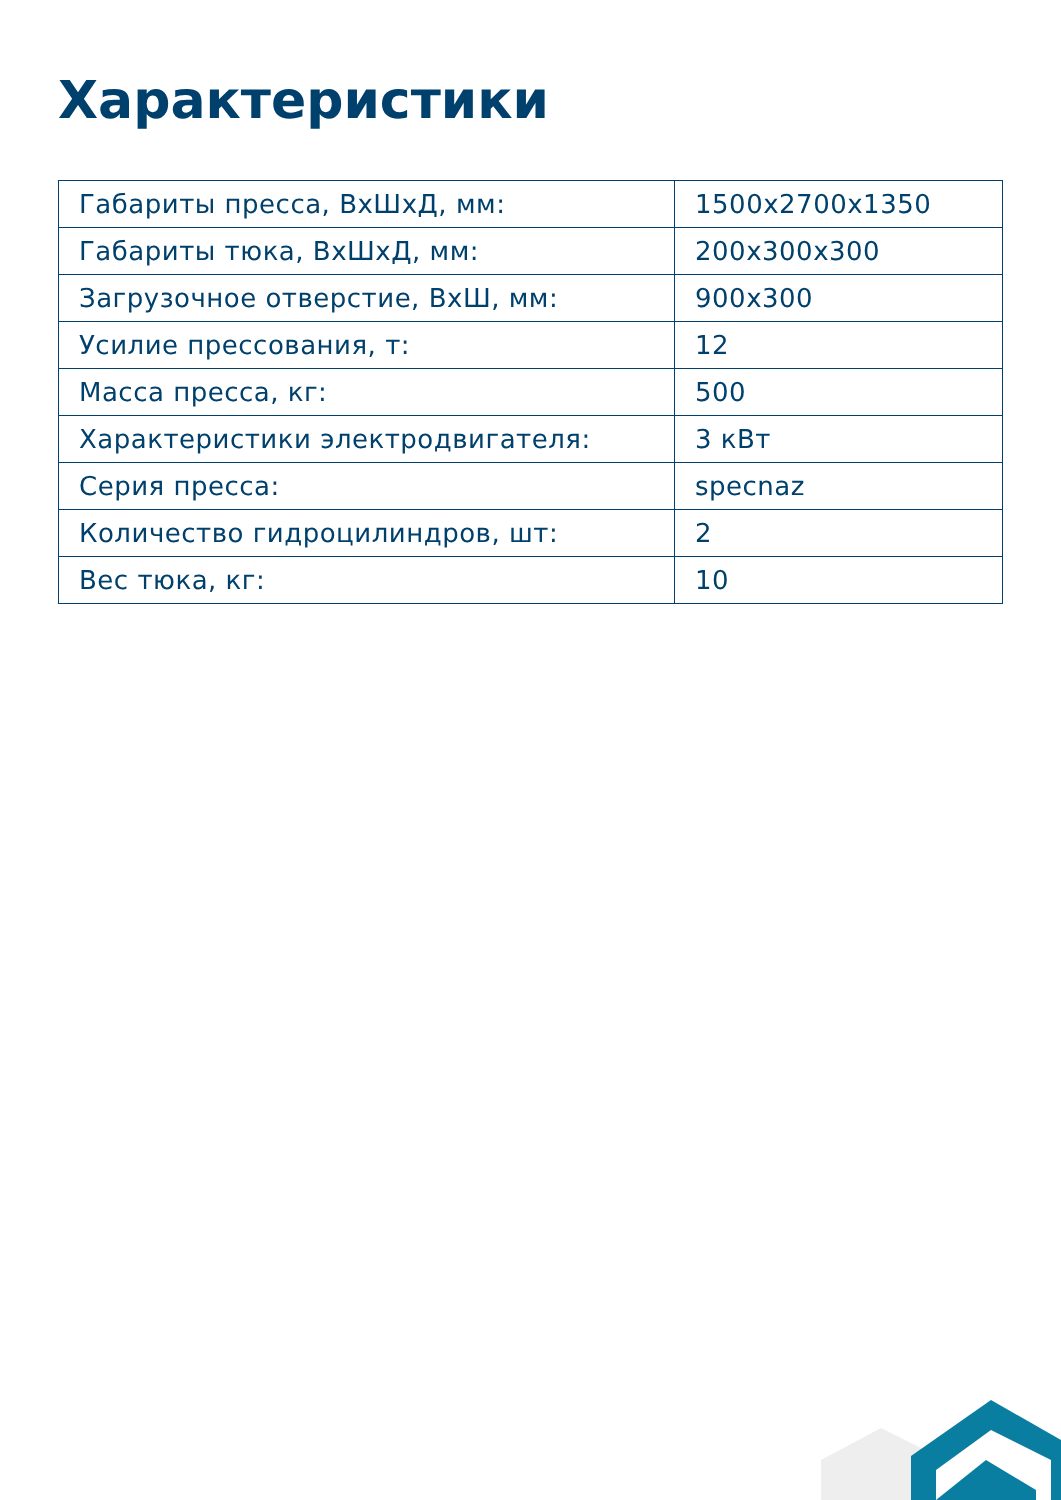Характеристики
| Габариты пресса, ВхШхД, мм: | 1500x2700x1350 |
| Габариты тюка, ВхШхД, мм: | 200x300x300 |
| Загрузочное отверстие, ВхШ, мм: | 900x300 |
| Усилие прессования, т: | 12 |
| Масса пресса, кг: | 500 |
| Характеристики электродвигателя: | 3 кВт |
| Серия пресса: | specnaz |
| Количество гидроцилиндров, шт: | 2 |
| Вес тюка, кг: | 10 |